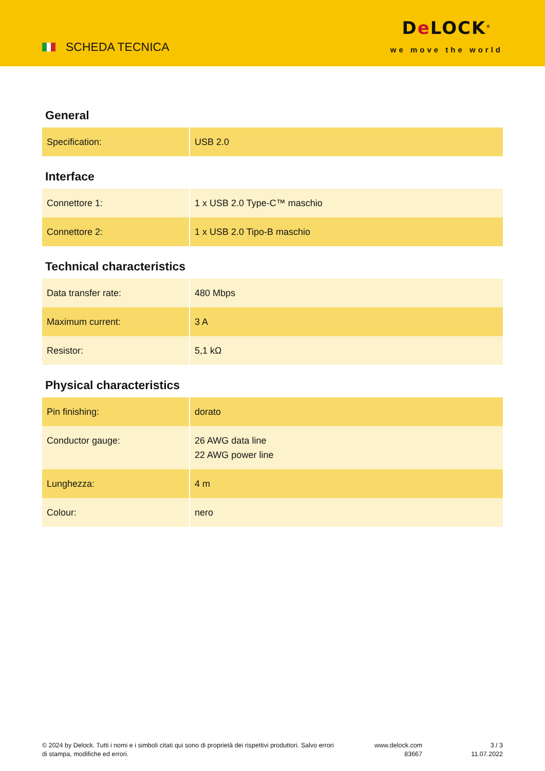SCHEDA TECNICA
De LOCK<sup>®</sup>
we move the world
General
| Specification: | USB 2.0 |
Interface
| Connettore 1: | 1 x USB 2.0 Type-C™ maschio |
| Connettore 2: | 1 x USB 2.0 Tipo-B maschio |
Technical characteristics
| Data transfer rate: | 480 Mbps |
| Maximum current: | 3 A |
| Resistor: | 5,1 kΩ |
Physical characteristics
| Pin finishing: | dorato |
| Conductor gauge: | 26 AWG data line 22 AWG power line |
| Lunghezza: | 4 m |
| Colour: | nero |
© 2024 by Delock. Tutti i nomi e i simboli citati qui sono di proprietà dei rispettivi produttori. Salvo errori di stampa, modifiche ed errori.
www.delock.com
83667
3 / 3
11.07.2022